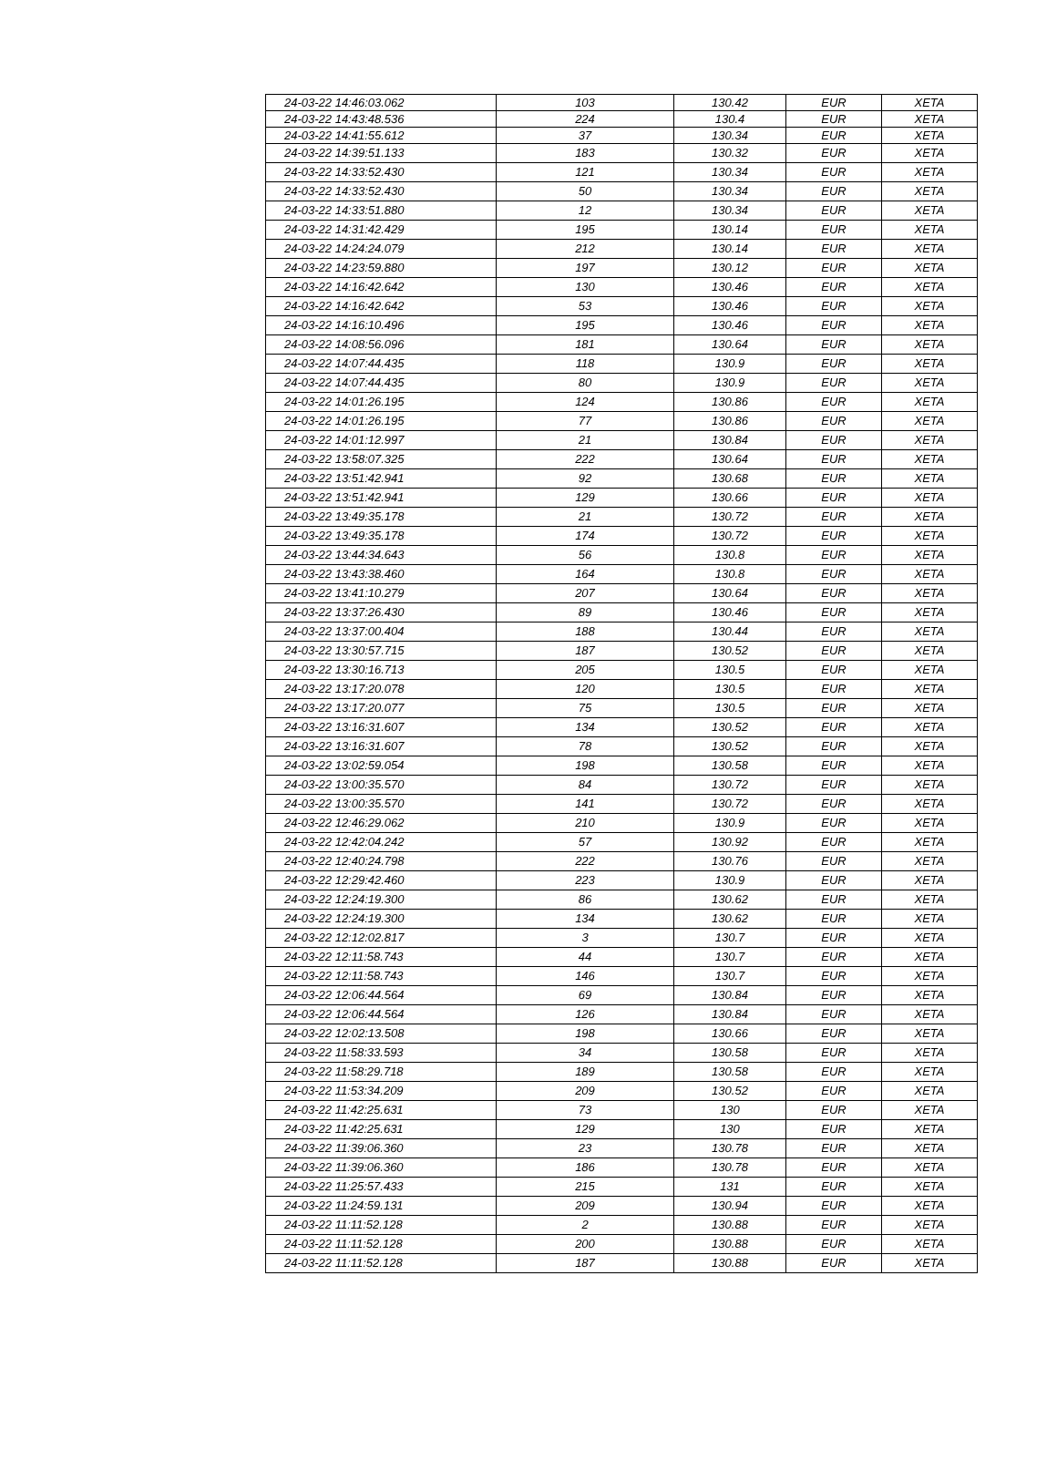| 24-03-22 14:46:03.062 | 103 | 130.42 | EUR | XETA |
| 24-03-22 14:43:48.536 | 224 | 130.4 | EUR | XETA |
| 24-03-22 14:41:55.612 | 37 | 130.34 | EUR | XETA |
| 24-03-22 14:39:51.133 | 183 | 130.32 | EUR | XETA |
| 24-03-22 14:33:52.430 | 121 | 130.34 | EUR | XETA |
| 24-03-22 14:33:52.430 | 50 | 130.34 | EUR | XETA |
| 24-03-22 14:33:51.880 | 12 | 130.34 | EUR | XETA |
| 24-03-22 14:31:42.429 | 195 | 130.14 | EUR | XETA |
| 24-03-22 14:24:24.079 | 212 | 130.14 | EUR | XETA |
| 24-03-22 14:23:59.880 | 197 | 130.12 | EUR | XETA |
| 24-03-22 14:16:42.642 | 130 | 130.46 | EUR | XETA |
| 24-03-22 14:16:42.642 | 53 | 130.46 | EUR | XETA |
| 24-03-22 14:16:10.496 | 195 | 130.46 | EUR | XETA |
| 24-03-22 14:08:56.096 | 181 | 130.64 | EUR | XETA |
| 24-03-22 14:07:44.435 | 118 | 130.9 | EUR | XETA |
| 24-03-22 14:07:44.435 | 80 | 130.9 | EUR | XETA |
| 24-03-22 14:01:26.195 | 124 | 130.86 | EUR | XETA |
| 24-03-22 14:01:26.195 | 77 | 130.86 | EUR | XETA |
| 24-03-22 14:01:12.997 | 21 | 130.84 | EUR | XETA |
| 24-03-22 13:58:07.325 | 222 | 130.64 | EUR | XETA |
| 24-03-22 13:51:42.941 | 92 | 130.68 | EUR | XETA |
| 24-03-22 13:51:42.941 | 129 | 130.66 | EUR | XETA |
| 24-03-22 13:49:35.178 | 21 | 130.72 | EUR | XETA |
| 24-03-22 13:49:35.178 | 174 | 130.72 | EUR | XETA |
| 24-03-22 13:44:34.643 | 56 | 130.8 | EUR | XETA |
| 24-03-22 13:43:38.460 | 164 | 130.8 | EUR | XETA |
| 24-03-22 13:41:10.279 | 207 | 130.64 | EUR | XETA |
| 24-03-22 13:37:26.430 | 89 | 130.46 | EUR | XETA |
| 24-03-22 13:37:00.404 | 188 | 130.44 | EUR | XETA |
| 24-03-22 13:30:57.715 | 187 | 130.52 | EUR | XETA |
| 24-03-22 13:30:16.713 | 205 | 130.5 | EUR | XETA |
| 24-03-22 13:17:20.078 | 120 | 130.5 | EUR | XETA |
| 24-03-22 13:17:20.077 | 75 | 130.5 | EUR | XETA |
| 24-03-22 13:16:31.607 | 134 | 130.52 | EUR | XETA |
| 24-03-22 13:16:31.607 | 78 | 130.52 | EUR | XETA |
| 24-03-22 13:02:59.054 | 198 | 130.58 | EUR | XETA |
| 24-03-22 13:00:35.570 | 84 | 130.72 | EUR | XETA |
| 24-03-22 13:00:35.570 | 141 | 130.72 | EUR | XETA |
| 24-03-22 12:46:29.062 | 210 | 130.9 | EUR | XETA |
| 24-03-22 12:42:04.242 | 57 | 130.92 | EUR | XETA |
| 24-03-22 12:40:24.798 | 222 | 130.76 | EUR | XETA |
| 24-03-22 12:29:42.460 | 223 | 130.9 | EUR | XETA |
| 24-03-22 12:24:19.300 | 86 | 130.62 | EUR | XETA |
| 24-03-22 12:24:19.300 | 134 | 130.62 | EUR | XETA |
| 24-03-22 12:12:02.817 | 3 | 130.7 | EUR | XETA |
| 24-03-22 12:11:58.743 | 44 | 130.7 | EUR | XETA |
| 24-03-22 12:11:58.743 | 146 | 130.7 | EUR | XETA |
| 24-03-22 12:06:44.564 | 69 | 130.84 | EUR | XETA |
| 24-03-22 12:06:44.564 | 126 | 130.84 | EUR | XETA |
| 24-03-22 12:02:13.508 | 198 | 130.66 | EUR | XETA |
| 24-03-22 11:58:33.593 | 34 | 130.58 | EUR | XETA |
| 24-03-22 11:58:29.718 | 189 | 130.58 | EUR | XETA |
| 24-03-22 11:53:34.209 | 209 | 130.52 | EUR | XETA |
| 24-03-22 11:42:25.631 | 73 | 130 | EUR | XETA |
| 24-03-22 11:42:25.631 | 129 | 130 | EUR | XETA |
| 24-03-22 11:39:06.360 | 23 | 130.78 | EUR | XETA |
| 24-03-22 11:39:06.360 | 186 | 130.78 | EUR | XETA |
| 24-03-22 11:25:57.433 | 215 | 131 | EUR | XETA |
| 24-03-22 11:24:59.131 | 209 | 130.94 | EUR | XETA |
| 24-03-22 11:11:52.128 | 2 | 130.88 | EUR | XETA |
| 24-03-22 11:11:52.128 | 200 | 130.88 | EUR | XETA |
| 24-03-22 11:11:52.128 | 187 | 130.88 | EUR | XETA |